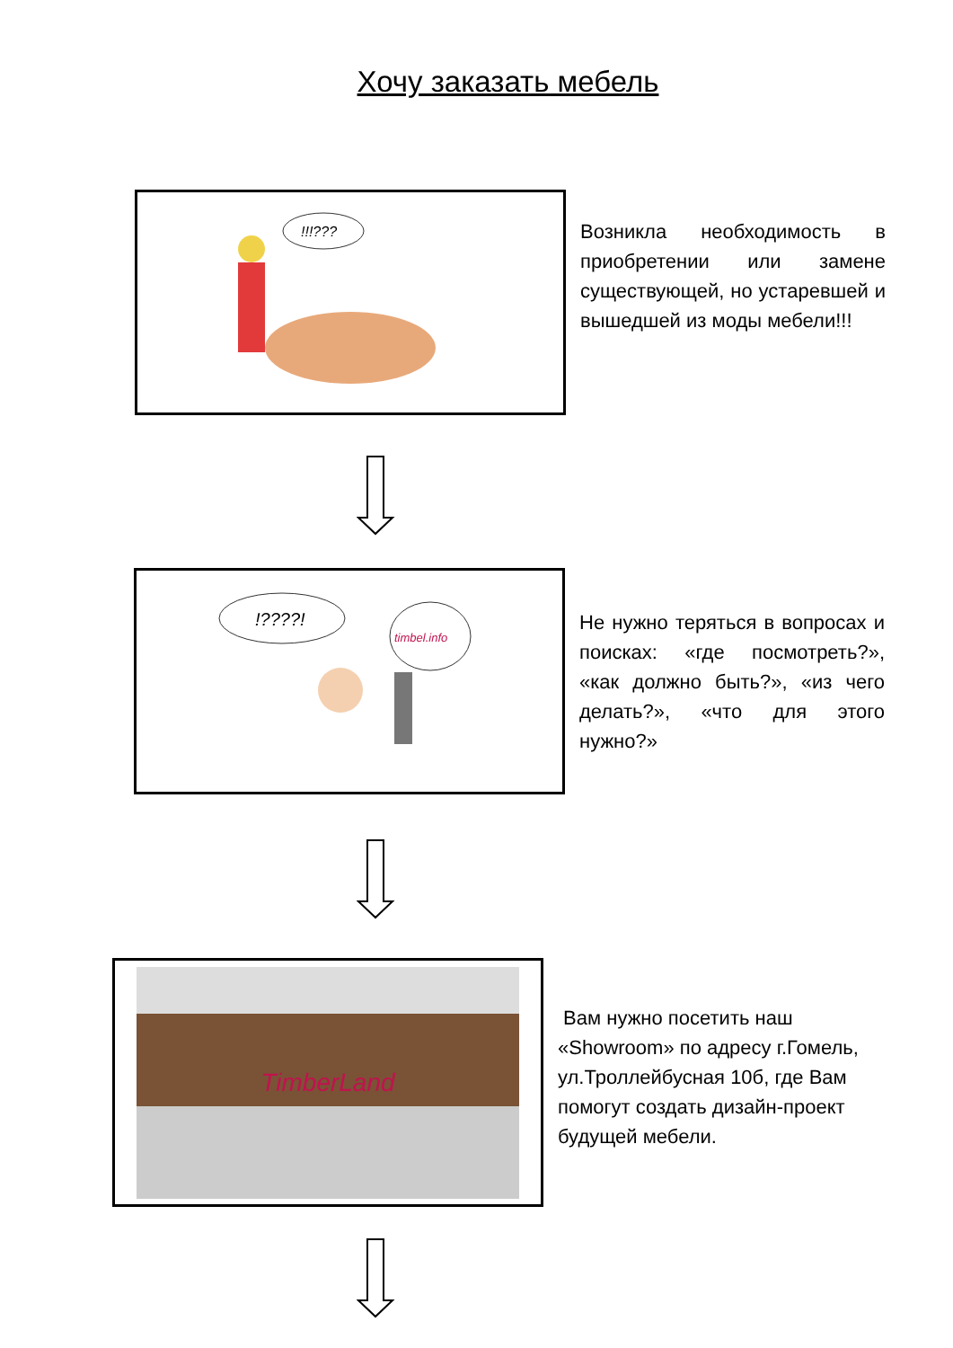Хочу заказать мебель
!!!???
Возникла необходимость в приобретении или замене существующей, но устаревшей и вышедшей из моды мебели!!!
!????!
timbel.info
Не нужно теряться в вопросах и поисках: «где посмотреть?», «как должно быть?», «из чего делать?», «что для этого нужно?»
TimberLand
Вам нужно посетить наш «Showroom» по адресу г.Гомель, ул.Троллейбусная 10б, где Вам помогут создать дизайн-проект будущей мебели.